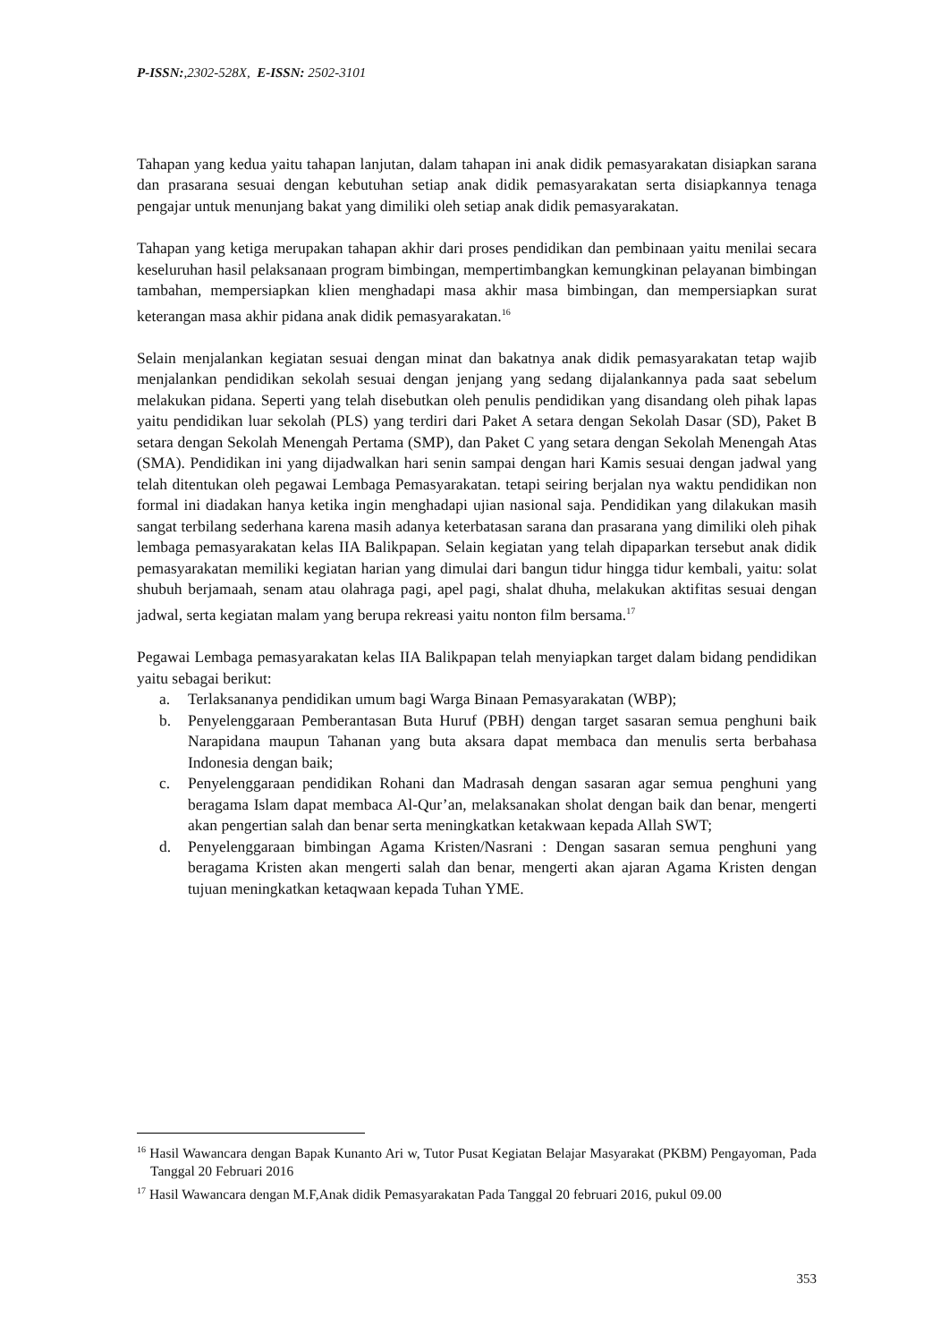P-ISSN:,2302-528X, E-ISSN: 2502-3101
Tahapan yang kedua yaitu tahapan lanjutan, dalam tahapan ini anak didik pemasyarakatan disiapkan sarana dan prasarana sesuai dengan kebutuhan setiap anak didik pemasyarakatan serta disiapkannya tenaga pengajar untuk menunjang bakat yang dimiliki oleh setiap anak didik pemasyarakatan.
Tahapan yang ketiga merupakan tahapan akhir dari proses pendidikan dan pembinaan yaitu menilai secara keseluruhan hasil pelaksanaan program bimbingan, mempertimbangkan kemungkinan pelayanan bimbingan tambahan, mempersiapkan klien menghadapi masa akhir masa bimbingan, dan mempersiapkan surat keterangan masa akhir pidana anak didik pemasyarakatan.<sup>16</sup>
Selain menjalankan kegiatan sesuai dengan minat dan bakatnya anak didik pemasyarakatan tetap wajib menjalankan pendidikan sekolah sesuai dengan jenjang yang sedang dijalankannya pada saat sebelum melakukan pidana. Seperti yang telah disebutkan oleh penulis pendidikan yang disandang oleh pihak lapas yaitu pendidikan luar sekolah (PLS) yang terdiri dari Paket A setara dengan Sekolah Dasar (SD), Paket B setara dengan Sekolah Menengah Pertama (SMP), dan Paket C yang setara dengan Sekolah Menengah Atas (SMA). Pendidikan ini yang dijadwalkan hari senin sampai dengan hari Kamis sesuai dengan jadwal yang telah ditentukan oleh pegawai Lembaga Pemasyarakatan. tetapi seiring berjalan nya waktu pendidikan non formal ini diadakan hanya ketika ingin menghadapi ujian nasional saja. Pendidikan yang dilakukan masih sangat terbilang sederhana karena masih adanya keterbatasan sarana dan prasarana yang dimiliki oleh pihak lembaga pemasyarakatan kelas IIA Balikpapan. Selain kegiatan yang telah dipaparkan tersebut anak didik pemasyarakatan memiliki kegiatan harian yang dimulai dari bangun tidur hingga tidur kembali, yaitu: solat shubuh berjamaah, senam atau olahraga pagi, apel pagi, shalat dhuha, melakukan aktifitas sesuai dengan jadwal, serta kegiatan malam yang berupa rekreasi yaitu nonton film bersama.<sup>17</sup>
Pegawai Lembaga pemasyarakatan kelas IIA Balikpapan telah menyiapkan target dalam bidang pendidikan yaitu sebagai berikut:
a. Terlaksananya pendidikan umum bagi Warga Binaan Pemasyarakatan (WBP);
b. Penyelenggaraan Pemberantasan Buta Huruf (PBH) dengan target sasaran semua penghuni baik Narapidana maupun Tahanan yang buta aksara dapat membaca dan menulis serta berbahasa Indonesia dengan baik;
c. Penyelenggaraan pendidikan Rohani dan Madrasah dengan sasaran agar semua penghuni yang beragama Islam dapat membaca Al-Qur’an, melaksanakan sholat dengan baik dan benar, mengerti akan pengertian salah dan benar serta meningkatkan ketakwaan kepada Allah SWT;
d. Penyelenggaraan bimbingan Agama Kristen/Nasrani : Dengan sasaran semua penghuni yang beragama Kristen akan mengerti salah dan benar, mengerti akan ajaran Agama Kristen dengan tujuan meningkatkan ketaqwaan kepada Tuhan YME.
<sup>16</sup> Hasil Wawancara dengan Bapak Kunanto Ari w, Tutor Pusat Kegiatan Belajar Masyarakat (PKBM) Pengayoman, Pada Tanggal 20 Februari 2016
<sup>17</sup> Hasil Wawancara dengan M.F,Anak didik Pemasyarakatan Pada Tanggal 20 februari 2016, pukul 09.00
353